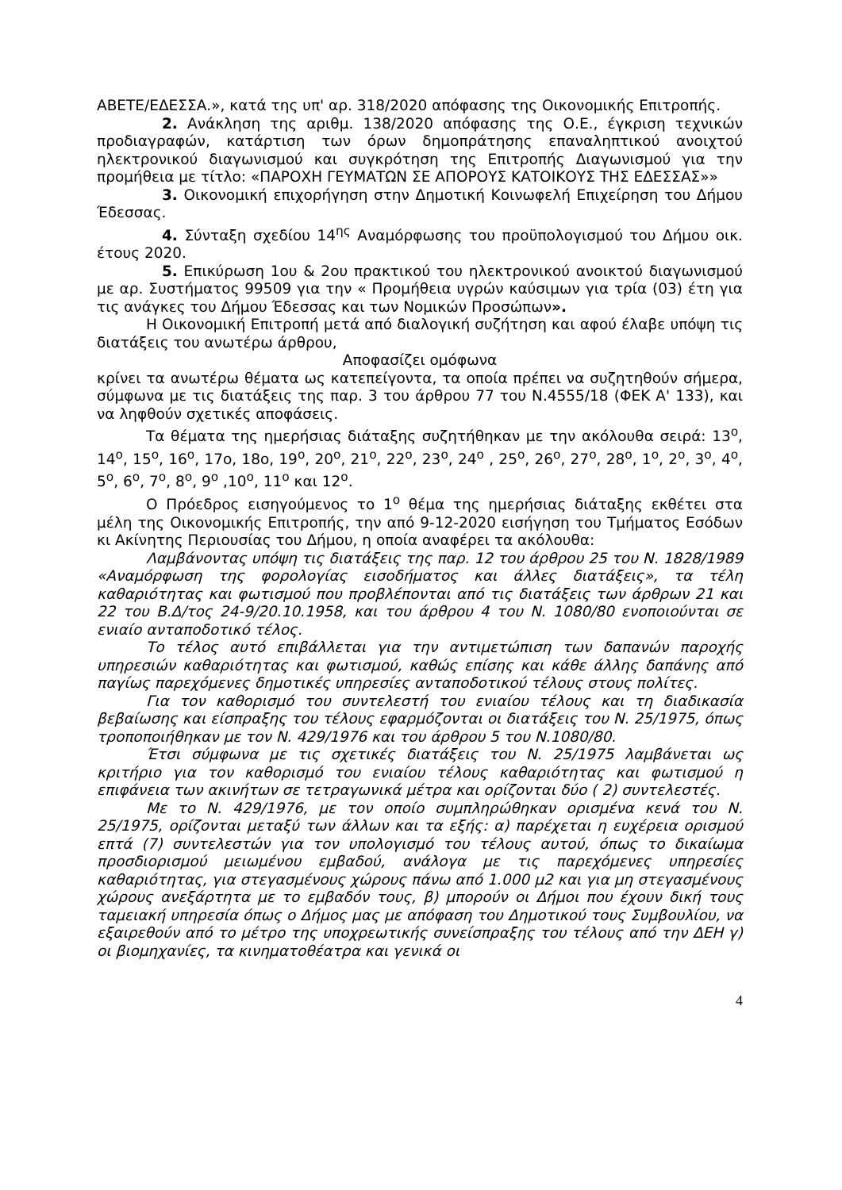ΑΒΕΤΕ/ΕΔΕΣΣΑ.», κατά της υπ' αρ. 318/2020 απόφασης της Οικονομικής Επιτροπής.
2. Ανάκληση της αριθμ. 138/2020 απόφασης της Ο.Ε., έγκριση τεχνικών προδιαγραφών, κατάρτιση των όρων δημοπράτησης επαναληπτικού ανοιχτού ηλεκτρονικού διαγωνισμού και συγκρότηση της Επιτροπής Διαγωνισμού για την προμήθεια με τίτλο: «ΠΑΡΟΧΗ ΓΕΥΜΑΤΩΝ ΣΕ ΑΠΟΡΟΥΣ ΚΑΤΟΙΚΟΥΣ ΤΗΣ ΕΔΕΣΣΑΣ»»
3. Οικονομική επιχορήγηση στην Δημοτική Κοινωφελή Επιχείρηση του Δήμου Έδεσσας.
4. Σύνταξη σχεδίου 14<sup>ης</sup> Αναμόρφωσης του προϋπολογισμού του Δήμου οικ. έτους 2020.
5. Επικύρωση 1ου & 2ου πρακτικού του ηλεκτρονικού ανοικτού διαγωνισμού με αρ. Συστήματος 99509 για την « Προμήθεια υγρών καύσιμων για τρία (03) έτη για τις ανάγκες του Δήμου Έδεσσας και των Νομικών Προσώπων».
Η Οικονομική Επιτροπή μετά από διαλογική συζήτηση και αφού έλαβε υπόψη τις διατάξεις του ανωτέρω άρθρου,
Αποφασίζει ομόφωνα
κρίνει τα ανωτέρω θέματα ως κατεπείγοντα, τα οποία πρέπει να συζητηθούν σήμερα, σύμφωνα με τις διατάξεις της παρ. 3 του άρθρου 77 του Ν.4555/18 (ΦΕΚ Α' 133), και να ληφθούν σχετικές αποφάσεις.
Τα θέματα της ημερήσιας διάταξης συζητήθηκαν με την ακόλουθα σειρά: 13<sup>ο</sup>, 14<sup>ο</sup>, 15<sup>ο</sup>, 16<sup>ο</sup>, 17ο, 18ο, 19<sup>ο</sup>, 20<sup>ο</sup>, 21<sup>ο</sup>, 22<sup>ο</sup>, 23<sup>ο</sup>, 24<sup>ο</sup> , 25<sup>ο</sup>, 26<sup>ο</sup>, 27<sup>ο</sup>, 28<sup>ο</sup>, 1<sup>ο</sup>, 2<sup>ο</sup>, 3<sup>ο</sup>, 4<sup>ο</sup>, 5<sup>ο</sup>, 6<sup>ο</sup>, 7<sup>ο</sup>, 8<sup>ο</sup>, 9<sup>ο</sup> ,10<sup>ο</sup>, 11<sup>ο</sup> και 12<sup>ο</sup>.
Ο Πρόεδρος εισηγούμενος το 1<sup>ο</sup> θέμα της ημερήσιας διάταξης εκθέτει στα μέλη της Οικονομικής Επιτροπής, την από 9-12-2020 εισήγηση του Τμήματος Εσόδων κι Ακίνητης Περιουσίας του Δήμου, η οποία αναφέρει τα ακόλουθα:
Λαμβάνοντας υπόψη τις διατάξεις της παρ. 12 του άρθρου 25 του Ν. 1828/1989 «Αναμόρφωση της φορολογίας εισοδήματος και άλλες διατάξεις», τα τέλη καθαριότητας και φωτισμού που προβλέπονται από τις διατάξεις των άρθρων 21 και 22 του Β.Δ/τος 24-9/20.10.1958, και του άρθρου 4 του Ν. 1080/80 ενοποιούνται σε ενιαίο ανταποδοτικό τέλος.
Το τέλος αυτό επιβάλλεται για την αντιμετώπιση των δαπανών παροχής υπηρεσιών καθαριότητας και φωτισμού, καθώς επίσης και κάθε άλλης δαπάνης από παγίως παρεχόμενες δημοτικές υπηρεσίες ανταποδοτικού τέλους στους πολίτες.
Για τον καθορισμό του συντελεστή του ενιαίου τέλους και τη διαδικασία βεβαίωσης και είσπραξης του τέλους εφαρμόζονται οι διατάξεις του Ν. 25/1975, όπως τροποποιήθηκαν με τον Ν. 429/1976 και του άρθρου 5 του Ν.1080/80.
Έτσι σύμφωνα με τις σχετικές διατάξεις του Ν. 25/1975 λαμβάνεται ως κριτήριο για τον καθορισμό του ενιαίου τέλους καθαριότητας και φωτισμού η επιφάνεια των ακινήτων σε τετραγωνικά μέτρα και ορίζονται δύο ( 2) συντελεστές.
Με το Ν. 429/1976, με τον οποίο συμπληρώθηκαν ορισμένα κενά του Ν. 25/1975, ορίζονται μεταξύ των άλλων και τα εξής: α) παρέχεται η ευχέρεια ορισμού επτά (7) συντελεστών για τον υπολογισμό του τέλους αυτού, όπως το δικαίωμα προσδιορισμού μειωμένου εμβαδού, ανάλογα με τις παρεχόμενες υπηρεσίες καθαριότητας, για στεγασμένους χώρους πάνω από 1.000 μ2 και για μη στεγασμένους χώρους ανεξάρτητα με το εμβαδόν τους, β) μπορούν οι Δήμοι που έχουν δική τους ταμειακή υπηρεσία όπως ο Δήμος μας με απόφαση του Δημοτικού τους Συμβουλίου, να εξαιρεθούν από το μέτρο της υποχρεωτικής συνείσπραξης του τέλους από την ΔΕΗ γ) οι βιομηχανίες, τα κινηματοθέατρα και γενικά οι
4